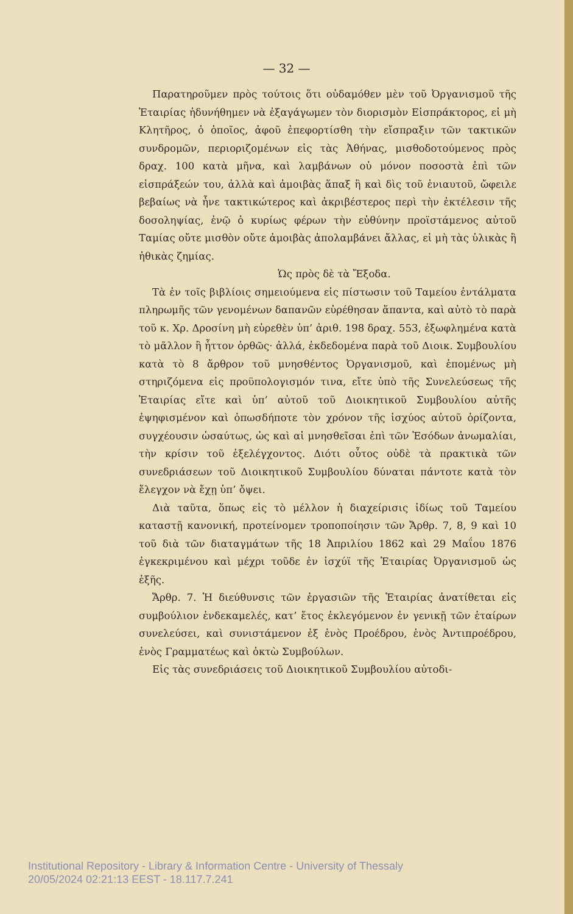— 32 —
Παρατηροῦμεν πρὸς τούτοις ὅτι οὐδαμόθεν μὲν τοῦ Ὀργανισμοῦ τῆς Ἑταιρίας ἠδυνήθημεν νὰ ἐξαγάγωμεν τὸν διορισμὸν Εἰσπράκτορος, εἰ μὴ Κλητῆρος, ὁ ὁποῖος, ἀφοῦ ἐπεφορτίσθη τὴν εἴσπραξιν τῶν τακτικῶν συνδρομῶν, περιοριζομένων εἰς τὰς Ἀθήνας, μισθοδοτούμενος πρὸς δραχ. 100 κατὰ μῆνα, καὶ λαμβάνων οὐ μόνον ποσοστὰ ἐπὶ τῶν εἰσπράξεών του, ἀλλὰ καὶ ἀμοιβὰς ἅπαξ ἢ καὶ δὶς τοῦ ἐνιαυτοῦ, ὤφειλε βεβαίως νὰ ἦνε τακτικώτερος καὶ ἀκριβέστερος περὶ τὴν ἐκτέλεσιν τῆς δοσοληψίας, ἐνῷ ὁ κυρίως φέρων τὴν εὐθύνην προϊστάμενος αὐτοῦ Ταμίας οὔτε μισθὸν οὔτε ἀμοιβὰς ἀπολαμβάνει ἄλλας, εἰ μὴ τὰς ὑλικὰς ἢ ἠθικὰς ζημίας.
Ὡς πρὸς δὲ τὰ Ἔξοδα.
Τὰ ἐν τοῖς βιβλίοις σημειούμενα εἰς πίστωσιν τοῦ Ταμείου ἐντάλματα πληρωμῆς τῶν γενομένων δαπανῶν εὑρέθησαν ἅπαντα, καὶ αὐτὸ τὸ παρὰ τοῦ κ. Χρ. Δροσίνη μὴ εὑρεθὲν ὑπ’ ἀριθ. 198 δραχ. 553, ἐξωφλημένα κατὰ τὸ μᾶλλον ἢ ἧττον ὀρθῶς· ἀλλά, ἐκδεδομένα παρὰ τοῦ Διοικ. Συμβουλίου κατὰ τὸ 8 ἄρθρον τοῦ μνησθέντος Ὀργανισμοῦ, καὶ ἑπομένως μὴ στηριζόμενα εἰς προϋπολογισμόν τινα, εἴτε ὑπὸ τῆς Συνελεύσεως τῆς Ἑταιρίας εἴτε καὶ ὑπ’ αὐτοῦ τοῦ Διοικητικοῦ Συμβουλίου αὐτῆς ἐψηφισμένον καὶ ὁπωσδήποτε τὸν χρόνον τῆς ἰσχύος αὐτοῦ ὁρίζοντα, συγχέουσιν ὡσαύτως, ὡς καὶ αἱ μνησθεῖσαι ἐπὶ τῶν Ἐσόδων ἀνωμαλίαι, τὴν κρίσιν τοῦ ἐξελέγχοντος. Διότι οὗτος οὐδὲ τὰ πρακτικὰ τῶν συνεδριάσεων τοῦ Διοικητικοῦ Συμβουλίου δύναται πάντοτε κατὰ τὸν ἔλεγχον νὰ ἔχῃ ὑπ’ ὄψει.
Διὰ ταῦτα, ὅπως εἰς τὸ μέλλον ἡ διαχείρισις ἰδίως τοῦ Ταμείου καταστῇ κανονική, προτείνομεν τροποποίησιν τῶν Ἄρθρ. 7, 8, 9 καὶ 10 τοῦ διὰ τῶν διαταγμάτων τῆς 18 Ἀπριλίου 1862 καὶ 29 Μαΐου 1876 ἐγκεκριμένου καὶ μέχρι τοῦδε ἐν ἰσχύϊ τῆς Ἑταιρίας Ὀργανισμοῦ ὡς ἑξῆς.
Ἄρθρ. 7. Ἡ διεύθυνσις τῶν ἐργασιῶν τῆς Ἑταιρίας ἀνατίθεται εἰς συμβούλιον ἑνδεκαμελές, κατ’ ἔτος ἐκλεγόμενον ἐν γενικῇ τῶν ἑταίρων συνελεύσει, καὶ συνιστάμενον ἐξ ἑνὸς Προέδρου, ἑνὸς Ἀντιπροέδρου, ἑνὸς Γραμματέως καὶ ὀκτὼ Συμβούλων.
Εἰς τὰς συνεδριάσεις τοῦ Διοικητικοῦ Συμβουλίου αὐτοδι-
Institutional Repository - Library & Information Centre - University of Thessaly
20/05/2024 02:21:13 EEST - 18.117.7.241